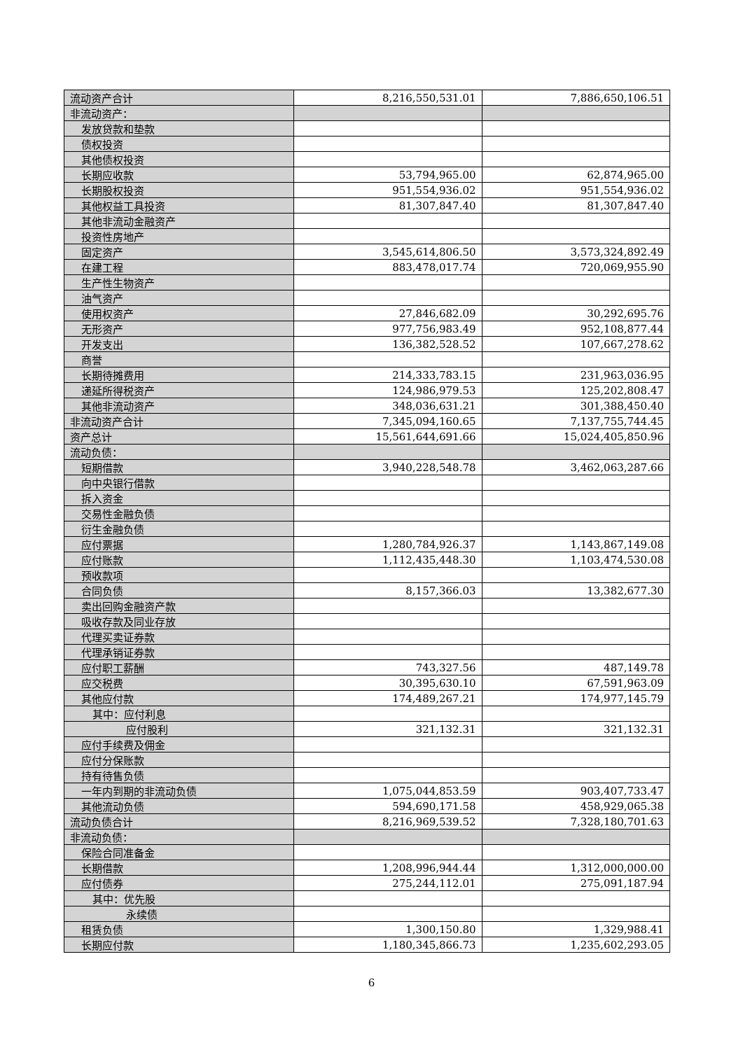| 流动资产合计 | 8,216,550,531.01 | 7,886,650,106.51 |
| 非流动资产： | | |
| 发放贷款和垫款 | | |
| 债权投资 | | |
| 其他债权投资 | | |
| 长期应收款 | 53,794,965.00 | 62,874,965.00 |
| 长期股权投资 | 951,554,936.02 | 951,554,936.02 |
| 其他权益工具投资 | 81,307,847.40 | 81,307,847.40 |
| 其他非流动金融资产 | | |
| 投资性房地产 | | |
| 固定资产 | 3,545,614,806.50 | 3,573,324,892.49 |
| 在建工程 | 883,478,017.74 | 720,069,955.90 |
| 生产性生物资产 | | |
| 油气资产 | | |
| 使用权资产 | 27,846,682.09 | 30,292,695.76 |
| 无形资产 | 977,756,983.49 | 952,108,877.44 |
| 开发支出 | 136,382,528.52 | 107,667,278.62 |
| 商誉 | | |
| 长期待摊费用 | 214,333,783.15 | 231,963,036.95 |
| 递延所得税资产 | 124,986,979.53 | 125,202,808.47 |
| 其他非流动资产 | 348,036,631.21 | 301,388,450.40 |
| 非流动资产合计 | 7,345,094,160.65 | 7,137,755,744.45 |
| 资产总计 | 15,561,644,691.66 | 15,024,405,850.96 |
| 流动负债： | | |
| 短期借款 | 3,940,228,548.78 | 3,462,063,287.66 |
| 向中央银行借款 | | |
| 拆入资金 | | |
| 交易性金融负债 | | |
| 衍生金融负债 | | |
| 应付票据 | 1,280,784,926.37 | 1,143,867,149.08 |
| 应付账款 | 1,112,435,448.30 | 1,103,474,530.08 |
| 预收款项 | | |
| 合同负债 | 8,157,366.03 | 13,382,677.30 |
| 卖出回购金融资产款 | | |
| 吸收存款及同业存放 | | |
| 代理买卖证券款 | | |
| 代理承销证券款 | | |
| 应付职工薪酬 | 743,327.56 | 487,149.78 |
| 应交税费 | 30,395,630.10 | 67,591,963.09 |
| 其他应付款 | 174,489,267.21 | 174,977,145.79 |
| 其中：应付利息 | | |
| 应付股利 | 321,132.31 | 321,132.31 |
| 应付手续费及佣金 | | |
| 应付分保账款 | | |
| 持有待售负债 | | |
| 一年内到期的非流动负债 | 1,075,044,853.59 | 903,407,733.47 |
| 其他流动负债 | 594,690,171.58 | 458,929,065.38 |
| 流动负债合计 | 8,216,969,539.52 | 7,328,180,701.63 |
| 非流动负债： | | |
| 保险合同准备金 | | |
| 长期借款 | 1,208,996,944.44 | 1,312,000,000.00 |
| 应付债券 | 275,244,112.01 | 275,091,187.94 |
| 其中：优先股 | | |
| 永续债 | | |
| 租赁负债 | 1,300,150.80 | 1,329,988.41 |
| 长期应付款 | 1,180,345,866.73 | 1,235,602,293.05 |
6